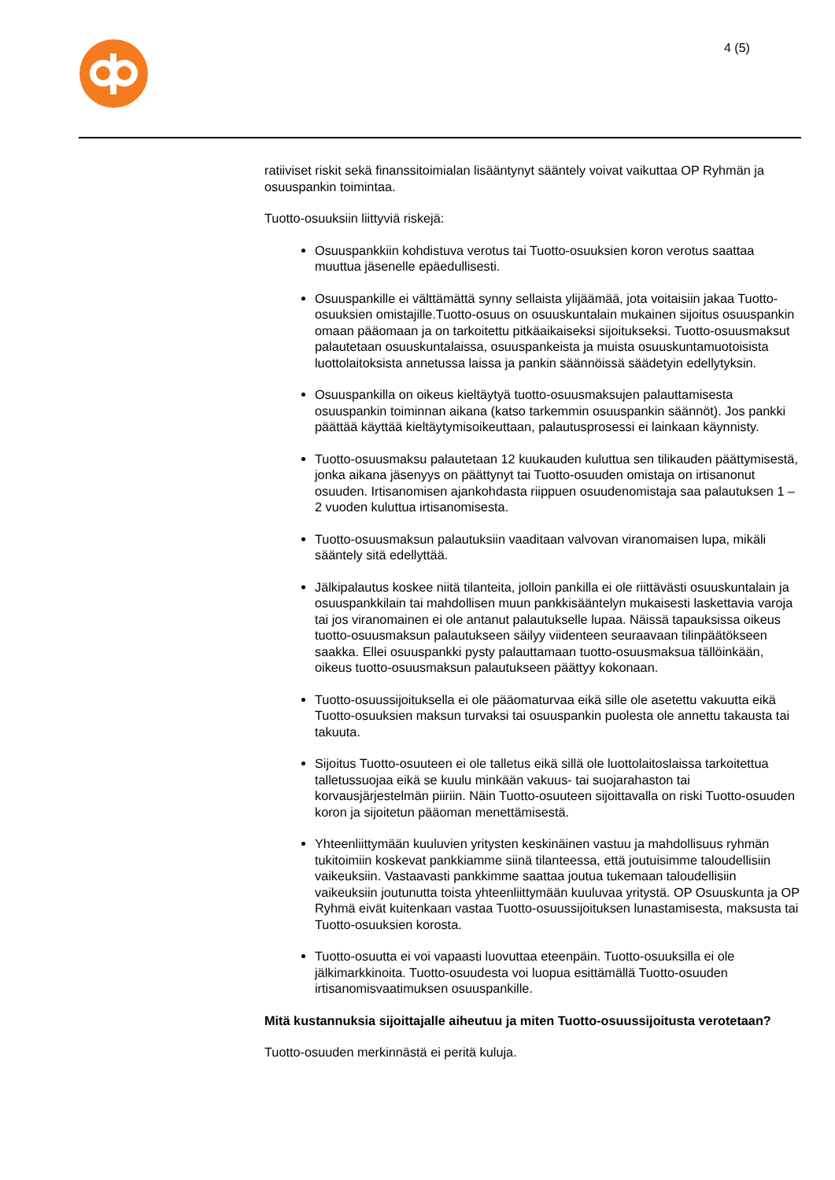4 (5)
ratiiviset riskit sekä finanssitoimialan lisääntynyt sääntely voivat vaikuttaa OP Ryhmän ja osuuspankin toimintaa.
Tuotto-osuuksiin liittyviä riskejä:
Osuuspankkiin kohdistuva verotus tai Tuotto-osuuksien koron verotus saattaa muuttua jäsenelle epäedullisesti.
Osuuspankille ei välttämättä synny sellaista ylijäämää, jota voitaisiin jakaa Tuotto-osuuksien omistajille.Tuotto-osuus on osuuskuntalain mukainen sijoitus osuuspankin omaan pääomaan ja on tarkoitettu pitkäaikaiseksi sijoitukseksi. Tuotto-osuusmaksut palautetaan osuuskuntalaissa, osuuspankeista ja muista osuuskuntamuotoisista luottolaitoksista annetussa laissa ja pankin säännöissä säädetyin edellytyksin.
Osuuspankilla on oikeus kieltäytyä tuotto-osuusmaksujen palauttamisesta osuuspankin toiminnan aikana (katso tarkemmin osuuspankin säännöt). Jos pankki päättää käyttää kieltäytymisoikeuttaan, palautusprosessi ei lainkaan käynnisty.
Tuotto-osuusmaksu palautetaan 12 kuukauden kuluttua sen tilikauden päättymisestä, jonka aikana jäsenyys on päättynyt tai Tuotto-osuuden omistaja on irtisanonut osuuden. Irtisanomisen ajankohdasta riippuen osuudenomistaja saa palautuksen 1 – 2 vuoden kuluttua irtisanomisesta.
Tuotto-osuusmaksun palautuksiin vaaditaan valvovan viranomaisen lupa, mikäli sääntely sitä edellyttää.
Jälkipalautus koskee niitä tilanteita, jolloin pankilla ei ole riittävästi osuuskuntalain ja osuuspankkilain tai mahdollisen muun pankkisääntelyn mukaisesti laskettavia varoja tai jos viranomainen ei ole antanut palautukselle lupaa. Näissä tapauksissa oikeus tuotto-osuusmaksun palautukseen säilyy viidenteen seuraavaan tilinpäätökseen saakka. Ellei osuuspankki pysty palauttamaan tuotto-osuusmaksua tällöinkään, oikeus tuotto-osuusmaksun palautukseen päättyy kokonaan.
Tuotto-osuussijoituksella ei ole pääomaturvaa eikä sille ole asetettu vakuutta eikä Tuotto-osuuksien maksun turvaksi tai osuuspankin puolesta ole annettu takausta tai takuuta.
Sijoitus Tuotto-osuuteen ei ole talletus eikä sillä ole luottolaitoslaissa tarkoitettua talletussuojaa eikä se kuulu minkään vakuus- tai suojarahaston tai korvausjärjestelmän piiriin. Näin Tuotto-osuuteen sijoittavalla on riski Tuotto-osuuden koron ja sijoitetun pääoman menettämisestä.
Yhteenliittymään kuuluvien yritysten keskinäinen vastuu ja mahdollisuus ryhmän tukitoimiin koskevat pankkiamme siinä tilanteessa, että joutuisimme taloudellisiin vaikeuksiin. Vastaavasti pankkimme saattaa joutua tukemaan taloudellisiin vaikeuksiin joutunutta toista yhteenliittymään kuuluvaa yritystä. OP Osuuskunta ja OP Ryhmä eivät kuitenkaan vastaa Tuotto-osuussijoituksen lunastamisesta, maksusta tai Tuotto-osuuksien korosta.
Tuotto-osuutta ei voi vapaasti luovuttaa eteenpäin. Tuotto-osuuksilla ei ole jälkimarkkinoita. Tuotto-osuudesta voi luopua esittämällä Tuotto-osuuden irtisanomisvaatimuksen osuuspankille.
Mitä kustannuksia sijoittajalle aiheutuu ja miten Tuotto-osuussijoitusta verotetaan?
Tuotto-osuuden merkinnästä ei peritä kuluja.